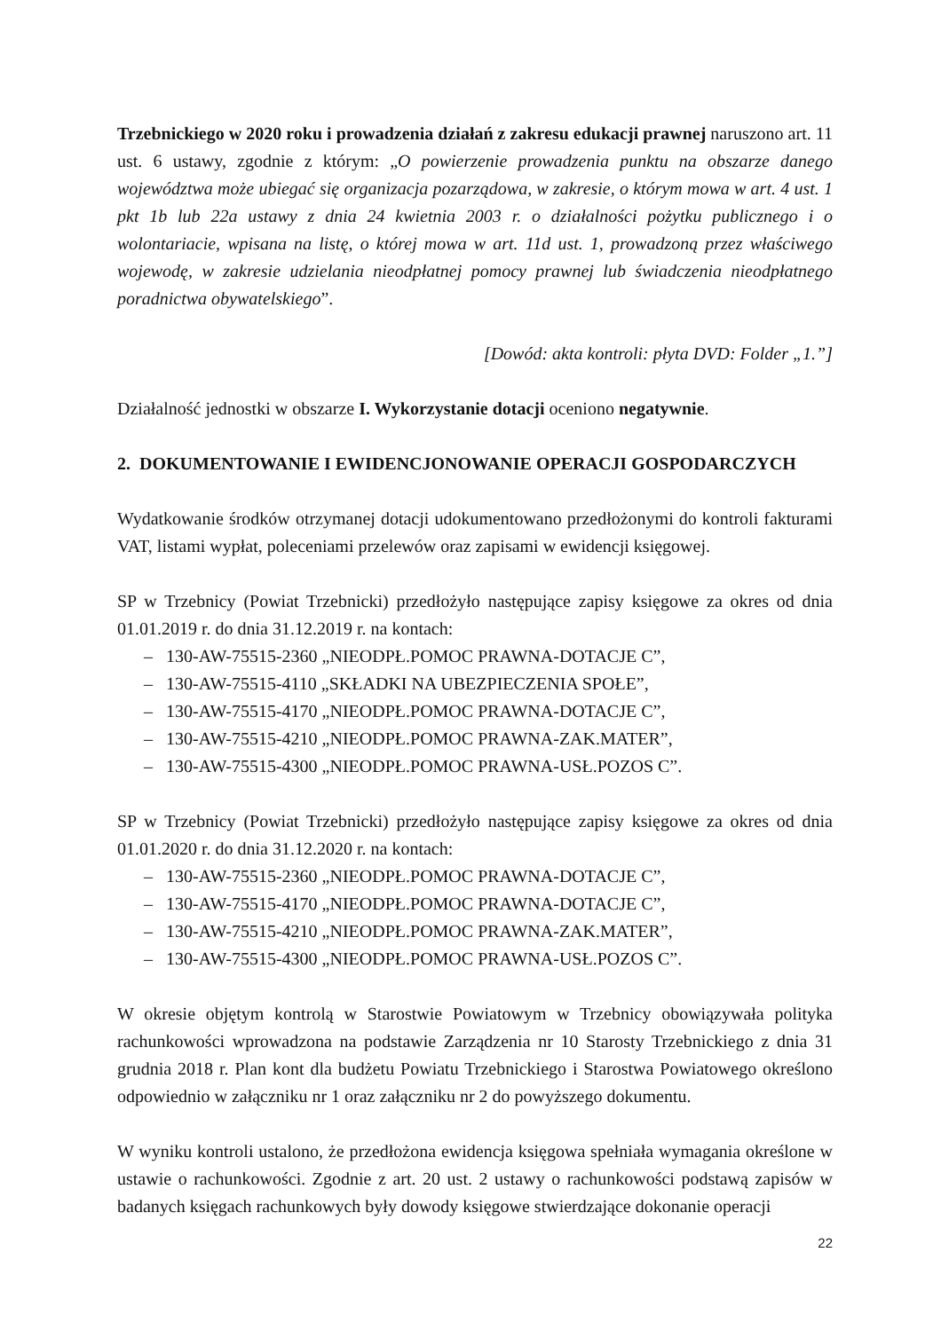Trzebnickiego w 2020 roku i prowadzenia działań z zakresu edukacji prawnej naruszono art. 11 ust. 6 ustawy, zgodnie z którym: „O powierzenie prowadzenia punktu na obszarze danego województwa może ubiegać się organizacja pozarządowa, w zakresie, o którym mowa w art. 4 ust. 1 pkt 1b lub 22a ustawy z dnia 24 kwietnia 2003 r. o działalności pożytku publicznego i o wolontariacie, wpisana na listę, o której mowa w art. 11d ust. 1, prowadzoną przez właściwego wojewodę, w zakresie udzielania nieodpłatnej pomocy prawnej lub świadczenia nieodpłatnego poradnictwa obywatelskiego”.
[Dowód: akta kontroli: płyta DVD: Folder „1.”]
Działalność jednostki w obszarze I. Wykorzystanie dotacji oceniono negatywnie.
2. DOKUMENTOWANIE I EWIDENCJONOWANIE OPERACJI GOSPODARCZYCH
Wydatkowanie środków otrzymanej dotacji udokumentowano przedłożonymi do kontroli fakturami VAT, listami wypłat, poleceniami przelewów oraz zapisami w ewidencji księgowej.
SP w Trzebnicy (Powiat Trzebnicki) przedłożyło następujące zapisy księgowe za okres od dnia 01.01.2019 r. do dnia 31.12.2019 r. na kontach:
– 130-AW-75515-2360 „NIEODPŁ.POMOC PRAWNA-DOTACJE C”,
– 130-AW-75515-4110 „SKŁADKI NA UBEZPIECZENIA SPOŁE”,
– 130-AW-75515-4170 „NIEODPŁ.POMOC PRAWNA-DOTACJE C”,
– 130-AW-75515-4210 „NIEODPŁ.POMOC PRAWNA-ZAK.MATER”,
– 130-AW-75515-4300 „NIEODPŁ.POMOC PRAWNA-USŁ.POZOS C”.
SP w Trzebnicy (Powiat Trzebnicki) przedłożyło następujące zapisy księgowe za okres od dnia 01.01.2020 r. do dnia 31.12.2020 r. na kontach:
– 130-AW-75515-2360 „NIEODPŁ.POMOC PRAWNA-DOTACJE C”,
– 130-AW-75515-4170 „NIEODPŁ.POMOC PRAWNA-DOTACJE C”,
– 130-AW-75515-4210 „NIEODPŁ.POMOC PRAWNA-ZAK.MATER”,
– 130-AW-75515-4300 „NIEODPŁ.POMOC PRAWNA-USŁ.POZOS C”.
W okresie objętym kontrolą w Starostwie Powiatowym w Trzebnicy obowiązywała polityka rachunkowości wprowadzona na podstawie Zarządzenia nr 10 Starosty Trzebnickiego z dnia 31 grudnia 2018 r. Plan kont dla budżetu Powiatu Trzebnickiego i Starostwa Powiatowego określono odpowiednio w załączniku nr 1 oraz załączniku nr 2 do powyższego dokumentu.
W wyniku kontroli ustalono, że przedłożona ewidencja księgowa spełniała wymagania określone w ustawie o rachunkowości. Zgodnie z art. 20 ust. 2 ustawy o rachunkowości podstawą zapisów w badanych księgach rachunkowych były dowody księgowe stwierdzające dokonanie operacji
22